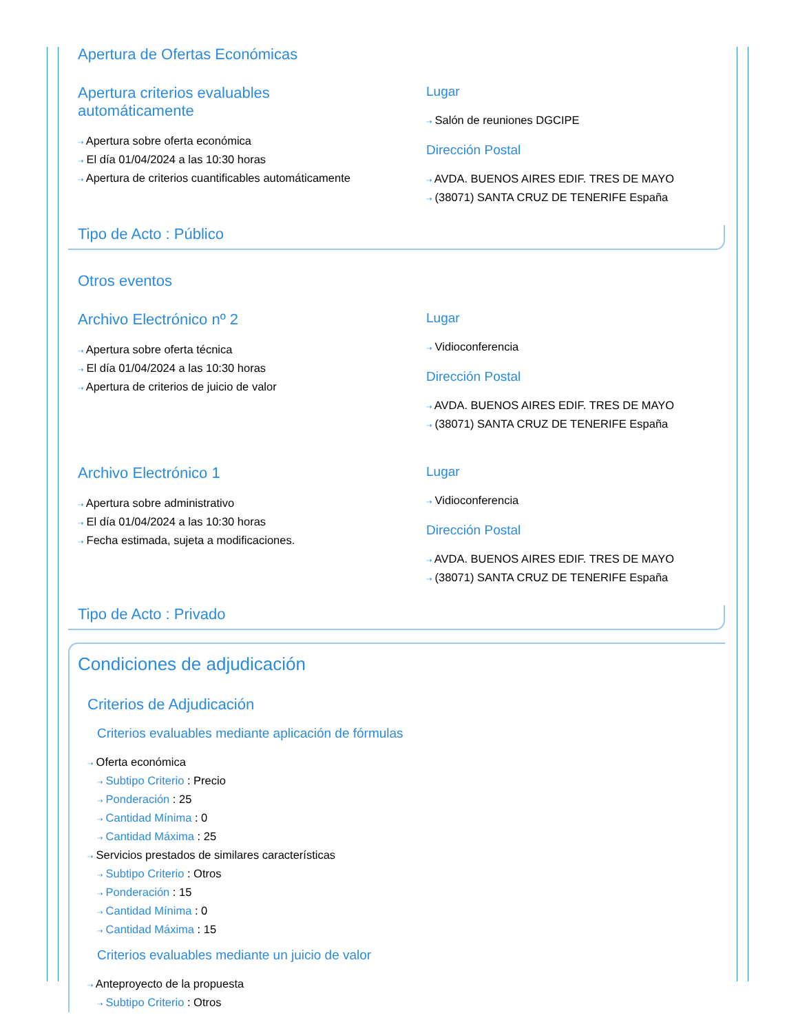Apertura de Ofertas Económicas
Apertura criterios evaluables
automáticamente
⇢ Apertura sobre oferta económica
⇢ El día 01/04/2024 a las 10:30 horas
⇢ Apertura de criterios cuantificables automáticamente
Lugar
⇢ Salón de reuniones DGCIPE
Dirección Postal
⇢ AVDA. BUENOS AIRES EDIF. TRES DE MAYO
⇢ (38071) SANTA CRUZ DE TENERIFE España
Tipo de Acto : Público
Otros eventos
Archivo Electrónico nº 2
⇢ Apertura sobre oferta técnica
⇢ El día 01/04/2024 a las 10:30 horas
⇢ Apertura de criterios de juicio de valor
Lugar
⇢ Vidioconferencia
Dirección Postal
⇢ AVDA. BUENOS AIRES EDIF. TRES DE MAYO
⇢ (38071) SANTA CRUZ DE TENERIFE España
Archivo Electrónico 1
⇢ Apertura sobre administrativo
⇢ El día 01/04/2024 a las 10:30 horas
⇢ Fecha estimada, sujeta a modificaciones.
Lugar
⇢ Vidioconferencia
Dirección Postal
⇢ AVDA. BUENOS AIRES EDIF. TRES DE MAYO
⇢ (38071) SANTA CRUZ DE TENERIFE España
Tipo de Acto : Privado
Condiciones de adjudicación
Criterios de Adjudicación
Criterios evaluables mediante aplicación de fórmulas
⇢ Oferta económica
⇢ Subtipo Criterio : Precio
⇢ Ponderación : 25
⇢ Cantidad Mínima : 0
⇢ Cantidad Máxima : 25
⇢ Servicios prestados de similares características
⇢ Subtipo Criterio : Otros
⇢ Ponderación : 15
⇢ Cantidad Mínima : 0
⇢ Cantidad Máxima : 15
Criterios evaluables mediante un juicio de valor
⇢ Anteproyecto de la propuesta
⇢ Subtipo Criterio : Otros